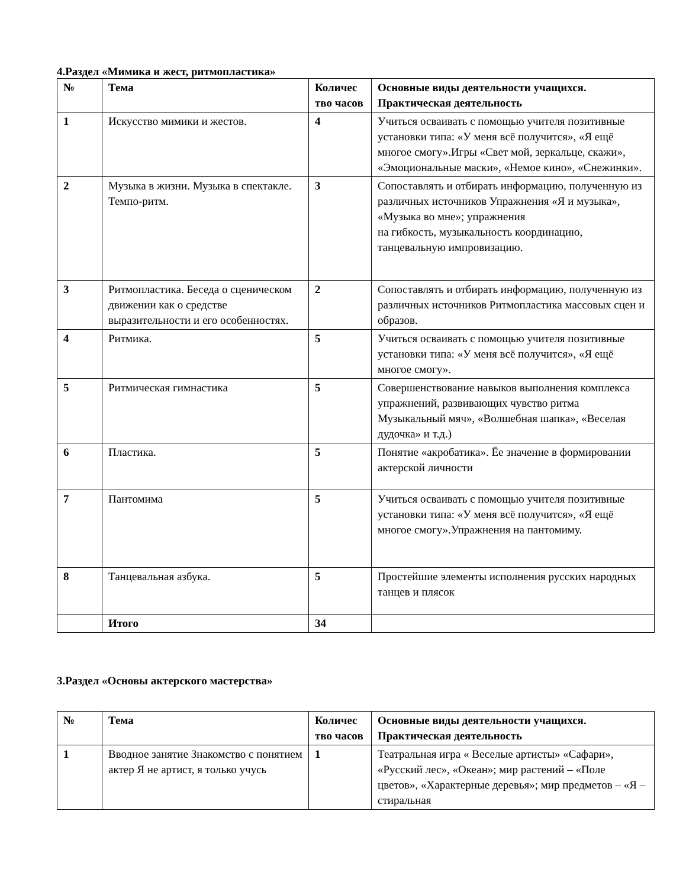4.Раздел «Мимика и жест, ритмопластика»
| № | Тема | Количес тво часов | Основные виды деятельности учащихся. Практическая деятельность |
| --- | --- | --- | --- |
| 1 | Искусство мимики и жестов. | 4 | Учиться осваивать с помощью учителя позитивные установки типа: «У меня всё получится», «Я ещё многое смогу».Игры «Свет мой, зеркальце, скажи», «Эмоциональные маски», «Немое кино», «Снежинки». |
| 2 | Музыка в жизни. Музыка в спектакле. Темпо-ритм. | 3 | Сопоставлять и отбирать информацию, полученную из различных источников Упражнения «Я и музыка», «Музыка во мне»; упражнения на гибкость, музыкальность координацию, танцевальную импровизацию. |
| 3 | Ритмопластика. Беседа о сценическом движении как о средстве выразительности и его особенностях. | 2 | Сопоставлять и отбирать информацию, полученную из различных источников Ритмопластика массовых сцен и образов. |
| 4 | Ритмика. | 5 | Учиться осваивать с помощью учителя позитивные установки типа: «У меня всё получится», «Я ещё многое смогу». |
| 5 | Ритмическая гимнастика | 5 | Совершенствование навыков выполнения комплекса упражнений, развивающих чувство ритма Музыкальный мяч», «Волшебная шапка», «Веселая дудочка» и т.д.) |
| 6 | Пластика. | 5 | Понятие «акробатика». Ёе значение в формировании актерской личности |
| 7 | Пантомима | 5 | Учиться осваивать с помощью учителя позитивные установки типа: «У меня всё получится», «Я ещё многое смогу».Упражнения на пантомиму. |
| 8 | Танцевальная азбука. | 5 | Простейшие элементы исполнения русских народных танцев и плясок |
| | Итого | 34 | |
3.Раздел «Основы актерского мастерства»
| № | Тема | Количес тво часов | Основные виды деятельности учащихся. Практическая деятельность |
| --- | --- | --- | --- |
| 1 | Вводное занятие Знакомство с понятием актер Я не артист, я только учусь | 1 | Театральная игра « Веселые артисты» «Сафари», «Русский лес», «Океан»; мир растений – «Поле цветов», «Характерные деревья»; мир предметов – «Я – стиральная |